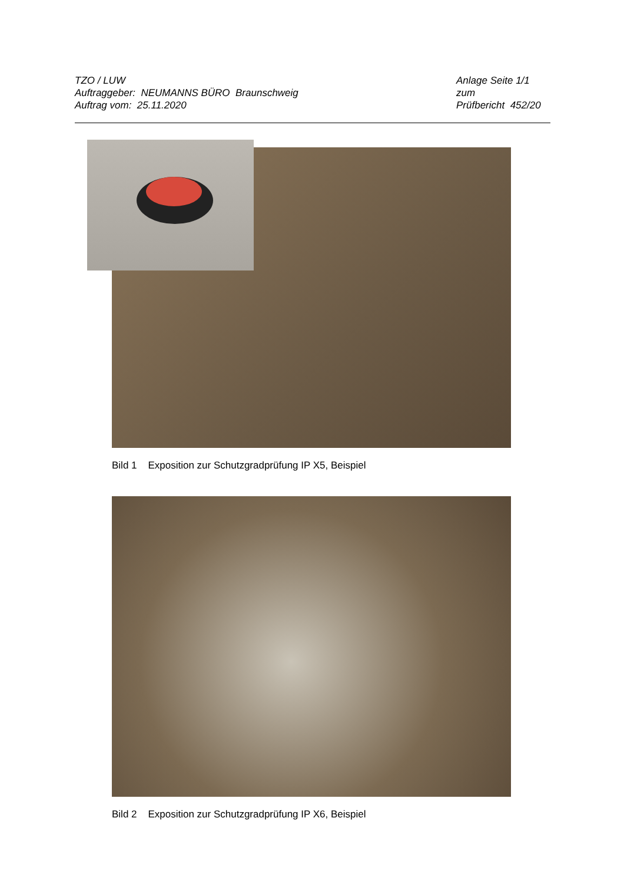TZO / LUW
Auftraggeber: NEUMANNS BÜRO Braunschweig
Auftrag vom: 25.11.2020
Anlage Seite 1/1
zum
Prüfbericht 452/20
Bild 1 Exposition zur Schutzgradprüfung IP X5, Beispiel
Bild 2 Exposition zur Schutzgradprüfung IP X6, Beispiel